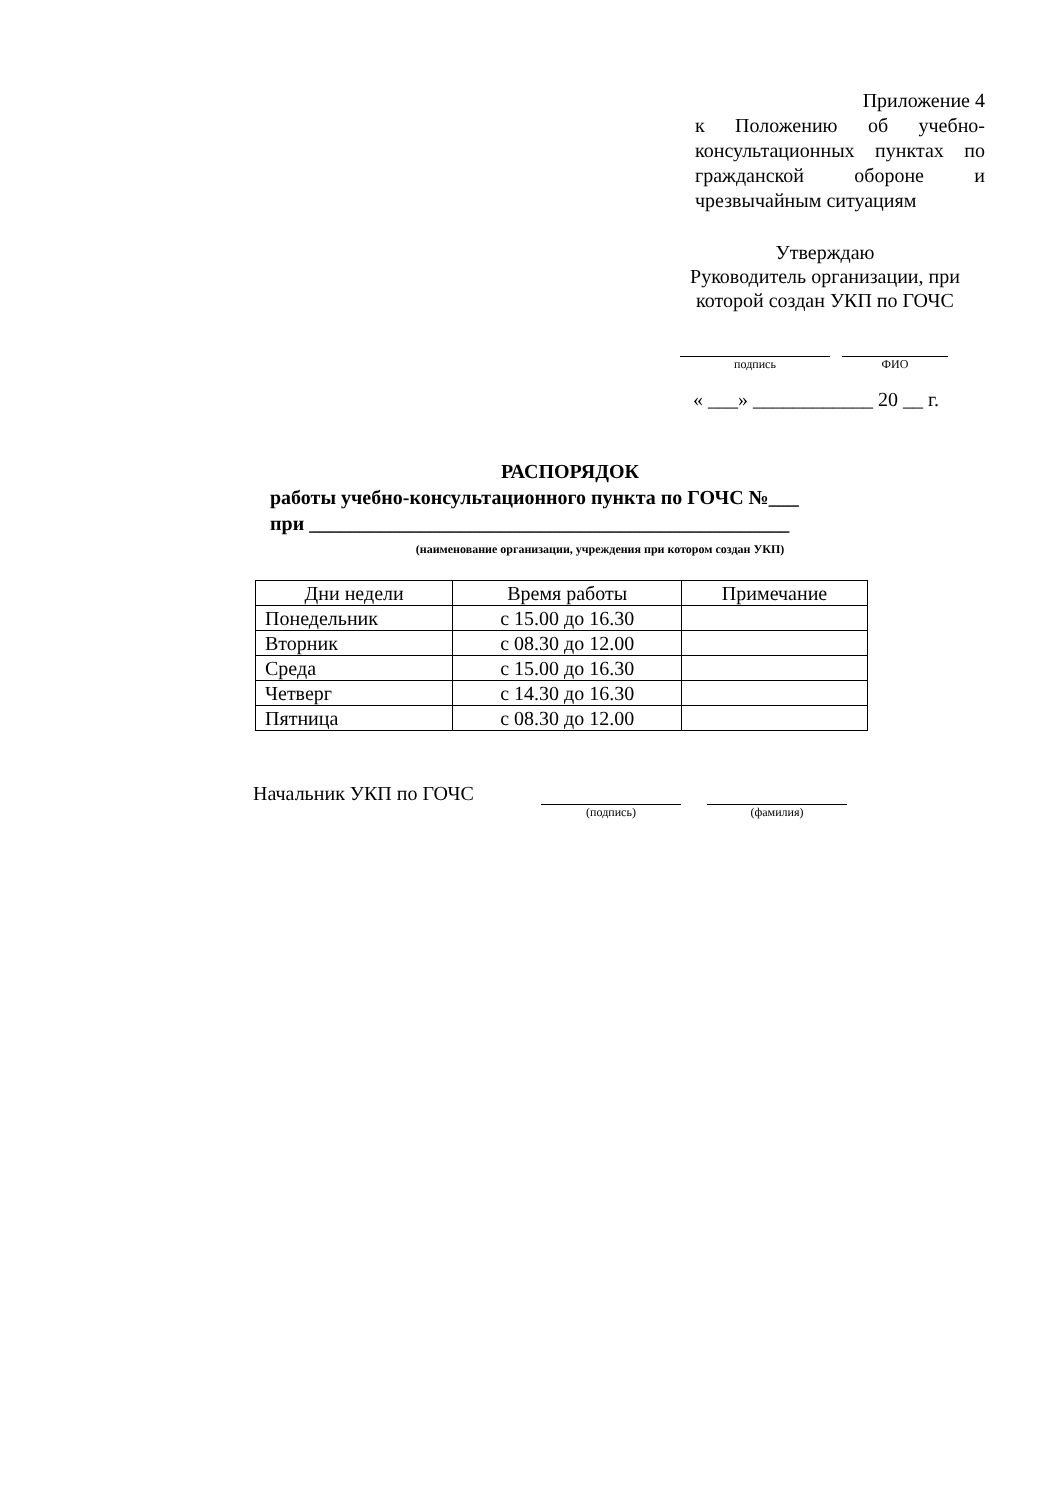Приложение 4
к Положению об учебно-консультационных пунктах по гражданской обороне и чрезвычайным ситуациям
Утверждаю
Руководитель организации, при которой создан УКП по ГОЧС
подпись ФИО
« ___» ____________ 20 __ г.
РАСПОРЯДОК
работы учебно-консультационного пункта по ГОЧС №___
при ________________________________________________
(наименование организации, учреждения при котором создан УКП)
| Дни недели | Время работы | Примечание |
| --- | --- | --- |
| Понедельник | с 15.00 до 16.30 | |
| Вторник | с 08.30 до 12.00 | |
| Среда | с 15.00 до 16.30 | |
| Четверг | с 14.30 до 16.30 | |
| Пятница | с 08.30 до 12.00 | |
Начальник УКП по ГОЧС
(подпись) (фамилия)